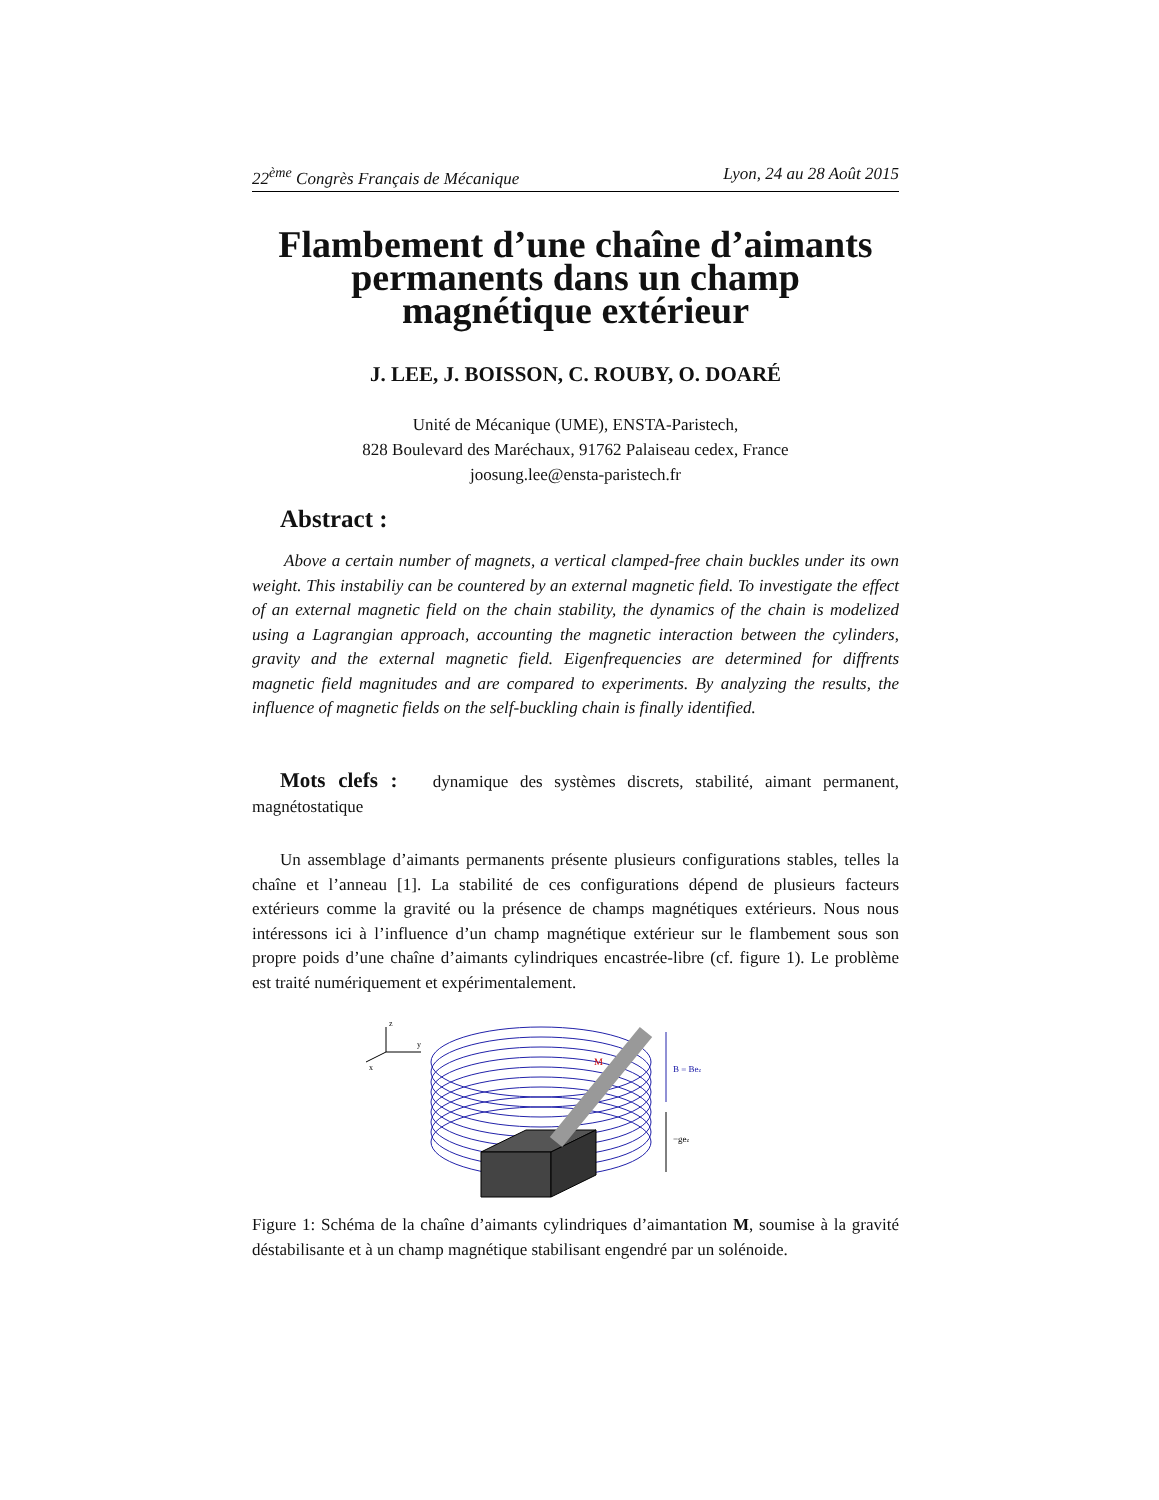22<sup>ème</sup> Congrès Français de Mécanique Lyon, 24 au 28 Août 2015
Flambement d’une chaîne d’aimants
permanents dans un champ
magnétique extérieur
J. LEE, J. BOISSON, C. ROUBY, O. DOARÉ
Unité de Mécanique (UME), ENSTA-Paristech,
828 Boulevard des Maréchaux, 91762 Palaiseau cedex, France
joosung.lee@ensta-paristech.fr
Abstract :
Above a certain number of magnets, a vertical clamped-free chain buckles under its own weight. This instabiliy can be countered by an external magnetic field. To investigate the effect of an external magnetic field on the chain stability, the dynamics of the chain is modelized using a Lagrangian approach, accounting the magnetic interaction between the cylinders, gravity and the external magnetic field. Eigenfrequencies are determined for diffrents magnetic field magnitudes and are compared to experiments. By analyzing the results, the influence of magnetic fields on the self-buckling chain is finally identified.
Mots clefs : dynamique des systèmes discrets, stabilité, aimant permanent, magnétostatique
Un assemblage d’aimants permanents présente plusieurs configurations stables, telles la chaîne et l’anneau [1]. La stabilité de ces configurations dépend de plusieurs facteurs extérieurs comme la gravité ou la présence de champs magnétiques extérieurs. Nous nous intéressons ici à l’influence d’un champ magnétique extérieur sur le flambement sous son propre poids d’une chaîne d’aimants cylindriques encastrée-libre (cf. figure 1). Le problème est traité numériquement et expérimentalement.
z
y
x
M
B = Bez
−gez
Figure 1: Schéma de la chaîne d’aimants cylindriques d’aimantation M, soumise à la gravité déstabilisante et à un champ magnétique stabilisant engendré par un solénoide.